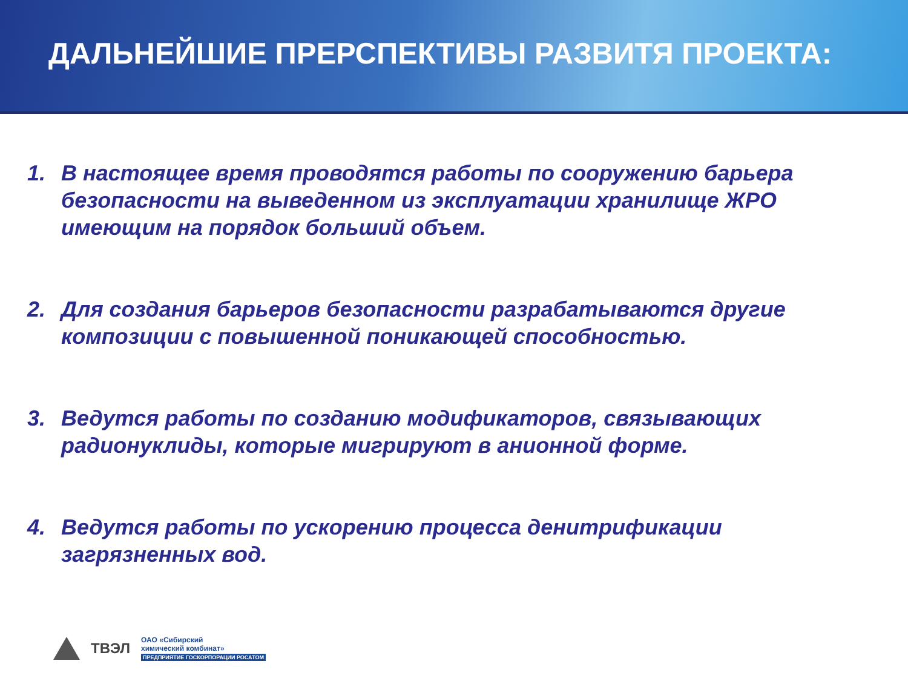ДАЛЬНЕЙШИЕ ПРЕРСПЕКТИВЫ РАЗВИТЯ ПРОЕКТА:
1. В настоящее время проводятся работы по сооружению барьера безопасности на выведенном из эксплуатации хранилище ЖРО имеющим на порядок больший объем.
2. Для создания барьеров безопасности разрабатываются другие композиции с повышенной поникающей способностью.
3. Ведутся работы по созданию модификаторов, связывающих радионуклиды, которые мигрируют в анионной форме.
4. Ведутся работы по ускорению процесса денитрификации загрязненных вод.
ТВЭЛ
ОАО «Сибирский
химический комбинат»
ПРЕДПРИЯТИЕ ГОСКОРПОРАЦИИ РОСАТОМ